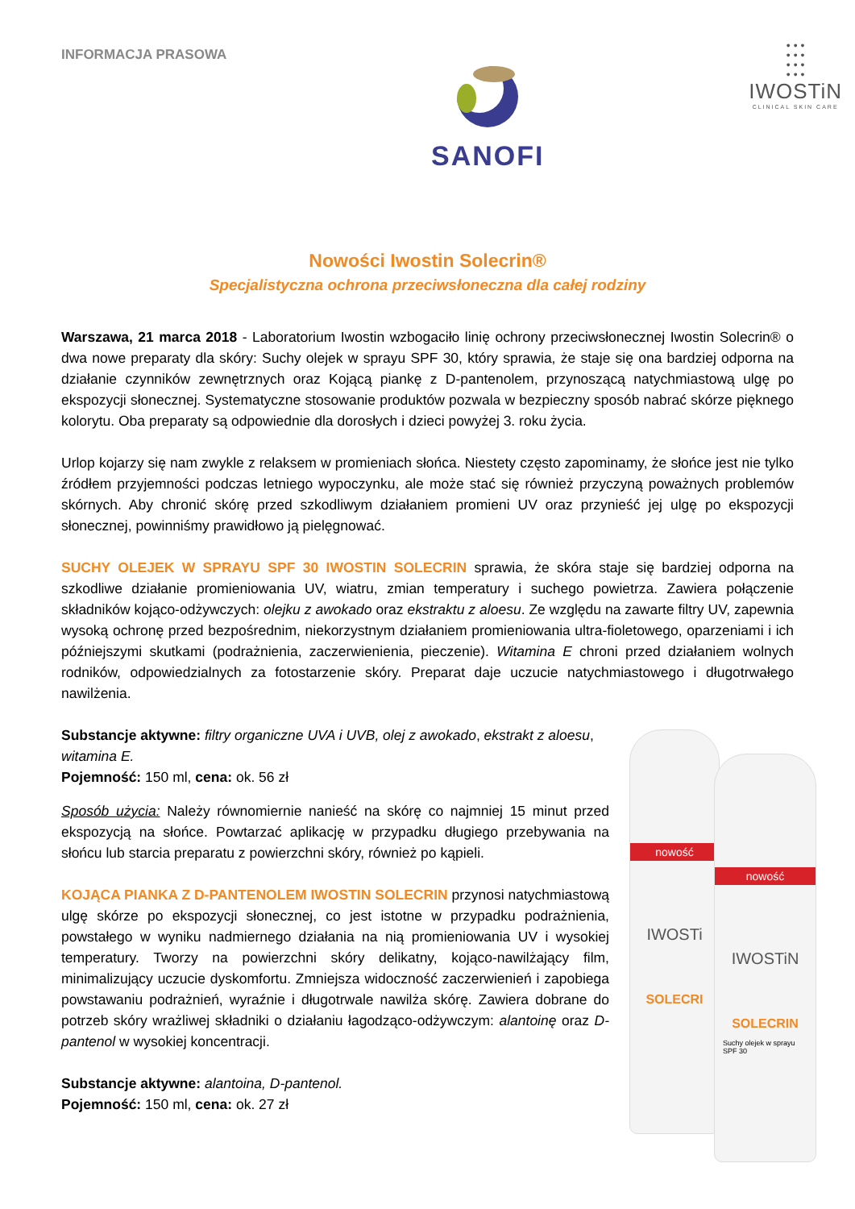INFORMACJA PRASOWA
SANOFI
• • •
• • •
• • •
• • •
IWOSTiN
CLINICAL SKIN CARE
Nowości Iwostin Solecrin®
Specjalistyczna ochrona przeciwsłoneczna dla całej rodziny
Warszawa, 21 marca 2018 - Laboratorium Iwostin wzbogaciło linię ochrony przeciwsłonecznej Iwostin Solecrin® o dwa nowe preparaty dla skóry: Suchy olejek w sprayu SPF 30, który sprawia, że staje się ona bardziej odporna na działanie czynników zewnętrznych oraz Kojącą piankę z D-pantenolem, przynoszącą natychmiastową ulgę po ekspozycji słonecznej. Systematyczne stosowanie produktów pozwala w bezpieczny sposób nabrać skórze pięknego kolorytu. Oba preparaty są odpowiednie dla dorosłych i dzieci powyżej 3. roku życia.
Urlop kojarzy się nam zwykle z relaksem w promieniach słońca. Niestety często zapominamy, że słońce jest nie tylko źródłem przyjemności podczas letniego wypoczynku, ale może stać się również przyczyną poważnych problemów skórnych. Aby chronić skórę przed szkodliwym działaniem promieni UV oraz przynieść jej ulgę po ekspozycji słonecznej, powinniśmy prawidłowo ją pielęgnować.
SUCHY OLEJEK W SPRAYU SPF 30 IWOSTIN SOLECRIN sprawia, że skóra staje się bardziej odporna na szkodliwe działanie promieniowania UV, wiatru, zmian temperatury i suchego powietrza. Zawiera połączenie składników kojąco-odżywczych: olejku z awokado oraz ekstraktu z aloesu. Ze względu na zawarte filtry UV, zapewnia wysoką ochronę przed bezpośrednim, niekorzystnym działaniem promieniowania ultra-fioletowego, oparzeniami i ich późniejszymi skutkami (podrażnienia, zaczerwienienia, pieczenie). Witamina E chroni przed działaniem wolnych rodników, odpowiedzialnych za fotostarzenie skóry. Preparat daje uczucie natychmiastowego i długotrwałego nawilżenia.
Substancje aktywne: filtry organiczne UVA i UVB, olej z awokado, ekstrakt z aloesu, witamina E.
Pojemność: 150 ml, cena: ok. 56 zł
Sposób użycia: Należy równomiernie nanieść na skórę co najmniej 15 minut przed ekspozycją na słońce. Powtarzać aplikację w przypadku długiego przebywania na słońcu lub starcia preparatu z powierzchni skóry, również po kąpieli.
KOJĄCA PIANKA Z D-PANTENOLEM IWOSTIN SOLECRIN przynosi natychmiastową ulgę skórze po ekspozycji słonecznej, co jest istotne w przypadku podrażnienia, powstałego w wyniku nadmiernego działania na nią promieniowania UV i wysokiej temperatury. Tworzy na powierzchni skóry delikatny, kojąco-nawilżający film, minimalizujący uczucie dyskomfortu. Zmniejsza widoczność zaczerwienień i zapobiega powstawaniu podrażnień, wyraźnie i długotrwale nawilża skórę. Zawiera dobrane do potrzeb skóry wrażliwej składniki o działaniu łagodząco-odżywczym: alantoinę oraz D-pantenol w wysokiej koncentracji.
Substancje aktywne: alantoina, D-pantenol.
Pojemność: 150 ml, cena: ok. 27 zł
nowość
IWOSTi
SOLECRI
nowość
IWOSTiN
SOLECRIN
Suchy olejek w sprayu SPF 30